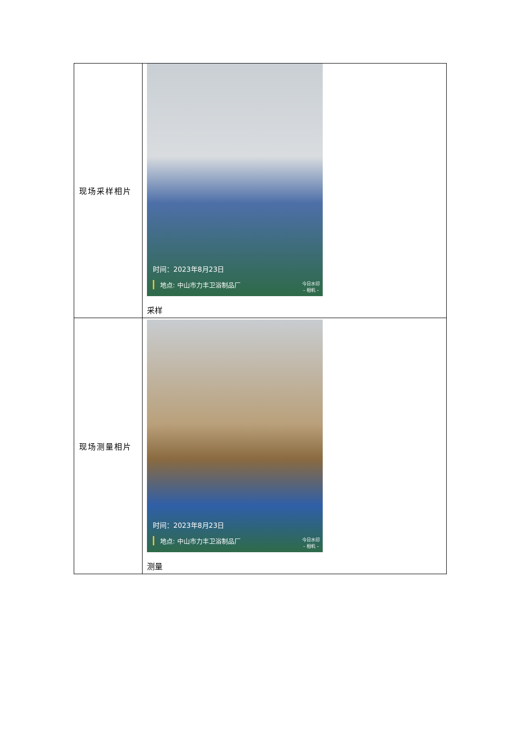| 现场采样相片 | 时间：2023年8月23日 地点: 中山市力丰卫浴制品厂 今日水印 – 相机 – 采样 |
| 现场测量相片 | 时间：2023年8月23日 地点: 中山市力丰卫浴制品厂 今日水印 – 相机 – 测量 |